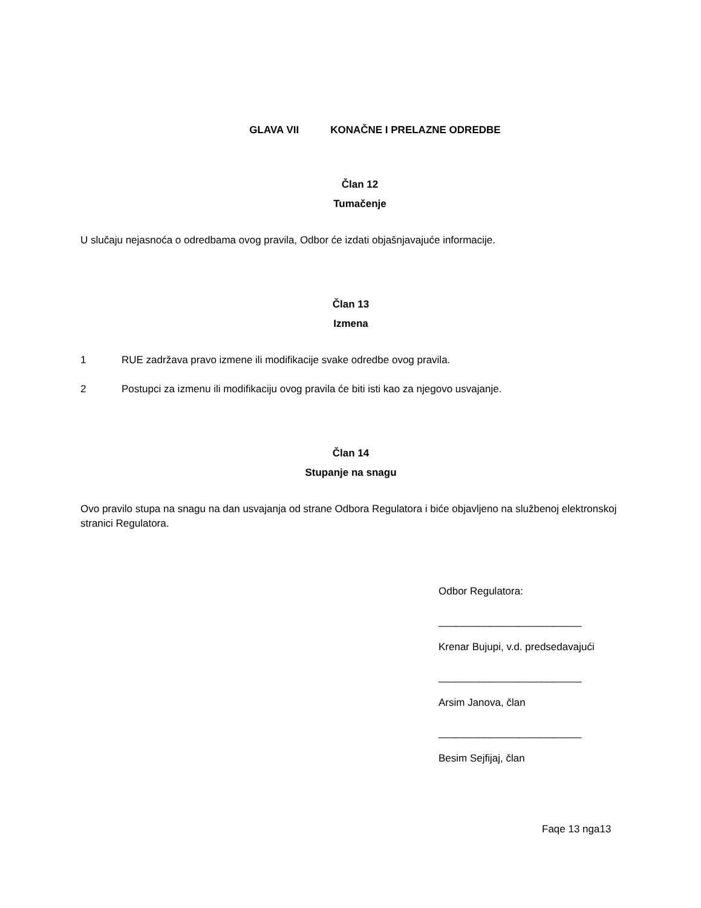GLAVA VII KONAČNE I PRELAZNE ODREDBE
Član 12
Tumačenje
U slučaju nejasnoća o odredbama ovog pravila, Odbor će izdati objašnjavajuće informacije.
Član 13
Izmena
1 RUE zadržava pravo izmene ili modifikacije svake odredbe ovog pravila.
2 Postupci za izmenu ili modifikaciju ovog pravila će biti isti kao za njegovo usvajanje.
Član 14
Stupanje na snagu
Ovo pravilo stupa na snagu na dan usvajanja od strane Odbora Regulatora i biće objavljeno na službenoj elektronskoj stranici Regulatora.
Odbor Regulatora:
_________________________
Krenar Bujupi, v.d. predsedavajući
_________________________
Arsim Janova, član
_________________________
Besim Sejfijaj, član
Faqe 13 nga13